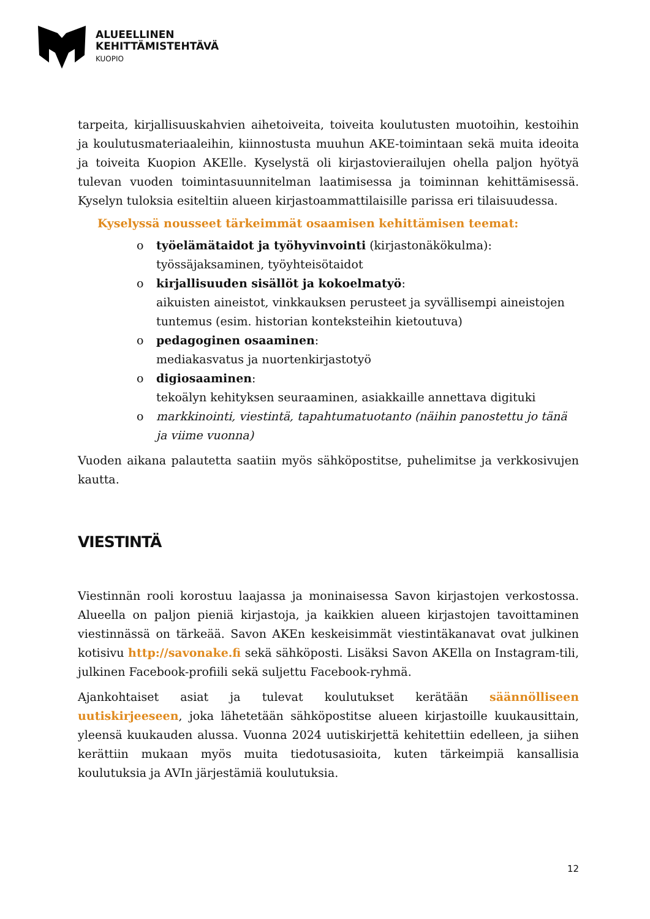ALUEELLINEN
KEHITTÄMISTEHTÄVÄ
KUOPIO
tarpeita, kirjallisuuskahvien aihetoiveita, toiveita koulutusten muotoihin, kestoihin ja koulutusmateriaaleihin, kiinnostusta muuhun AKE-toimintaan sekä muita ideoita ja toiveita Kuopion AKElle. Kyselystä oli kirjastovierailujen ohella paljon hyötyä tulevan vuoden toimintasuunnitelman laatimisessa ja toiminnan kehittämisessä. Kyselyn tuloksia esiteltiin alueen kirjastoammattilaisille parissa eri tilaisuudessa.
Kyselyssä nousseet tärkeimmät osaamisen kehittämisen teemat:
o työelämätaidot ja työhyvinvointi (kirjastonäkökulma):
työssäjaksaminen, työyhteisötaidot
o kirjallisuuden sisällöt ja kokoelmatyö:
aikuisten aineistot, vinkkauksen perusteet ja syvällisempi aineistojen tuntemus (esim. historian konteksteihin kietoutuva)
o pedagoginen osaaminen:
mediakasvatus ja nuortenkirjastotyö
o digiosaaminen:
tekoälyn kehityksen seuraaminen, asiakkaille annettava digituki
o markkinointi, viestintä, tapahtumatuotanto (näihin panostettu jo tänä ja viime vuonna)
Vuoden aikana palautetta saatiin myös sähköpostitse, puhelimitse ja verkkosivujen kautta.
VIESTINTÄ
Viestinnän rooli korostuu laajassa ja moninaisessa Savon kirjastojen verkostossa. Alueella on paljon pieniä kirjastoja, ja kaikkien alueen kirjastojen tavoittaminen viestinnässä on tärkeää. Savon AKEn keskeisimmät viestintäkanavat ovat julkinen kotisivu http://savonake.fi sekä sähköposti. Lisäksi Savon AKElla on Instagram-tili, julkinen Facebook-profiili sekä suljettu Facebook-ryhmä.
Ajankohtaiset asiat ja tulevat koulutukset kerätään säännölliseen uutiskirjeeseen, joka lähetetään sähköpostitse alueen kirjastoille kuukausittain, yleensä kuukauden alussa. Vuonna 2024 uutiskirjettä kehitettiin edelleen, ja siihen kerättiin mukaan myös muita tiedotusasioita, kuten tärkeimpiä kansallisia koulutuksia ja AVIn järjestämiä koulutuksia.
12